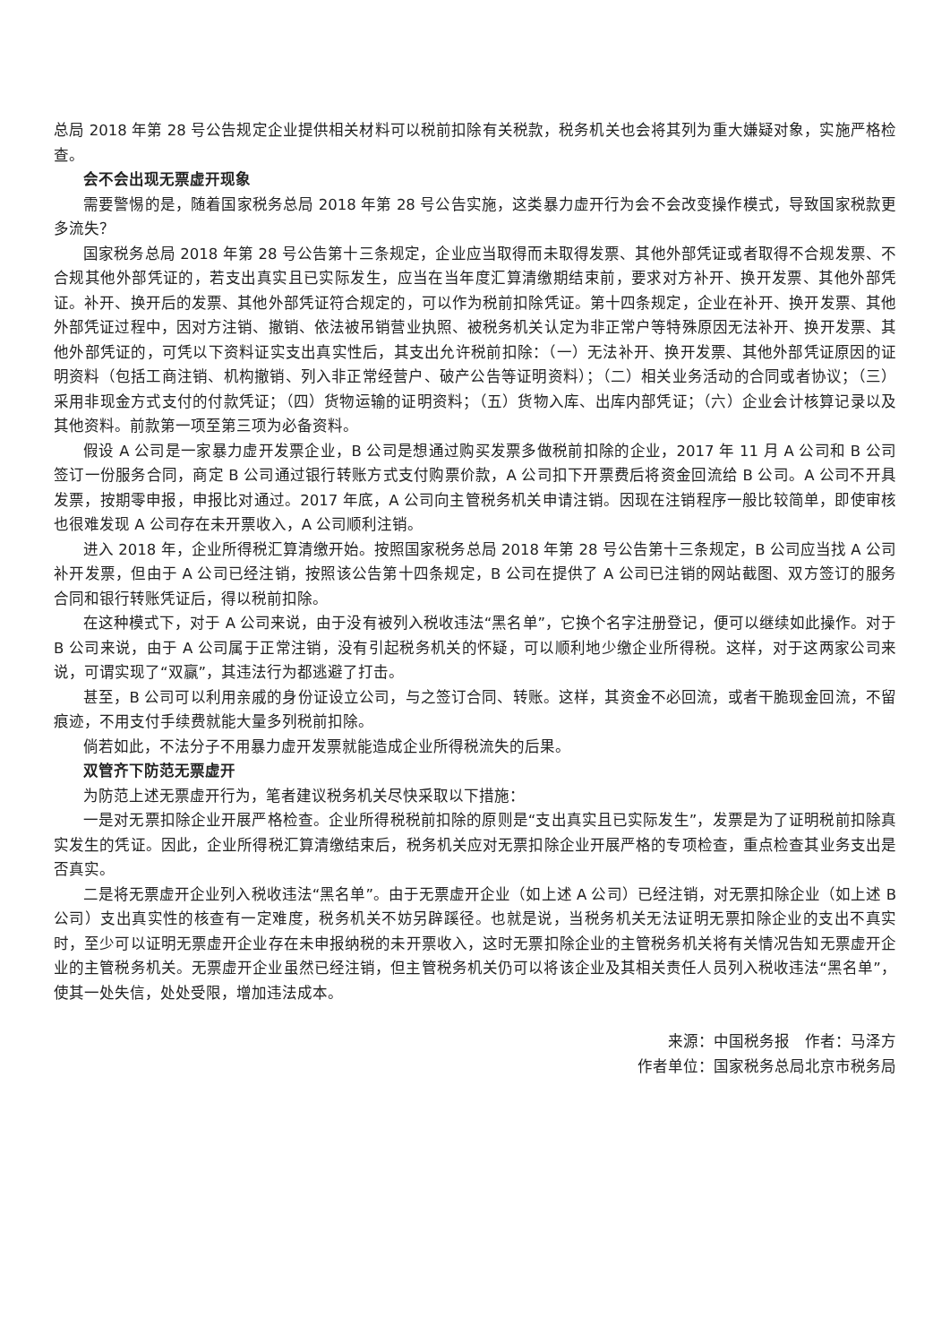总局 2018 年第 28 号公告规定企业提供相关材料可以税前扣除有关税款，税务机关也会将其列为重大嫌疑对象，实施严格检查。
会不会出现无票虚开现象
需要警惕的是，随着国家税务总局 2018 年第 28 号公告实施，这类暴力虚开行为会不会改变操作模式，导致国家税款更多流失？
国家税务总局 2018 年第 28 号公告第十三条规定，企业应当取得而未取得发票、其他外部凭证或者取得不合规发票、不合规其他外部凭证的，若支出真实且已实际发生，应当在当年度汇算清缴期结束前，要求对方补开、换开发票、其他外部凭证。补开、换开后的发票、其他外部凭证符合规定的，可以作为税前扣除凭证。第十四条规定，企业在补开、换开发票、其他外部凭证过程中，因对方注销、撤销、依法被吊销营业执照、被税务机关认定为非正常户等特殊原因无法补开、换开发票、其他外部凭证的，可凭以下资料证实支出真实性后，其支出允许税前扣除：（一）无法补开、换开发票、其他外部凭证原因的证明资料（包括工商注销、机构撤销、列入非正常经营户、破产公告等证明资料）；（二）相关业务活动的合同或者协议；（三）采用非现金方式支付的付款凭证；（四）货物运输的证明资料；（五）货物入库、出库内部凭证；（六）企业会计核算记录以及其他资料。前款第一项至第三项为必备资料。
假设 A 公司是一家暴力虚开发票企业，B 公司是想通过购买发票多做税前扣除的企业，2017 年 11 月 A 公司和 B 公司签订一份服务合同，商定 B 公司通过银行转账方式支付购票价款，A 公司扣下开票费后将资金回流给 B 公司。A 公司不开具发票，按期零申报，申报比对通过。2017 年底，A 公司向主管税务机关申请注销。因现在注销程序一般比较简单，即使审核也很难发现 A 公司存在未开票收入，A 公司顺利注销。
进入 2018 年，企业所得税汇算清缴开始。按照国家税务总局 2018 年第 28 号公告第十三条规定，B 公司应当找 A 公司补开发票，但由于 A 公司已经注销，按照该公告第十四条规定，B 公司在提供了 A 公司已注销的网站截图、双方签订的服务合同和银行转账凭证后，得以税前扣除。
在这种模式下，对于 A 公司来说，由于没有被列入税收违法“黑名单”，它换个名字注册登记，便可以继续如此操作。对于 B 公司来说，由于 A 公司属于正常注销，没有引起税务机关的怀疑，可以顺利地少缴企业所得税。这样，对于这两家公司来说，可谓实现了“双赢”，其违法行为都逃避了打击。
甚至，B 公司可以利用亲戚的身份证设立公司，与之签订合同、转账。这样，其资金不必回流，或者干脆现金回流，不留痕迹，不用支付手续费就能大量多列税前扣除。
倘若如此，不法分子不用暴力虚开发票就能造成企业所得税流失的后果。
双管齐下防范无票虚开
为防范上述无票虚开行为，笔者建议税务机关尽快采取以下措施：
一是对无票扣除企业开展严格检查。企业所得税税前扣除的原则是“支出真实且已实际发生”，发票是为了证明税前扣除真实发生的凭证。因此，企业所得税汇算清缴结束后，税务机关应对无票扣除企业开展严格的专项检查，重点检查其业务支出是否真实。
二是将无票虚开企业列入税收违法“黑名单”。由于无票虚开企业（如上述 A 公司）已经注销，对无票扣除企业（如上述 B 公司）支出真实性的核查有一定难度，税务机关不妨另辟蹊径。也就是说，当税务机关无法证明无票扣除企业的支出不真实时，至少可以证明无票虚开企业存在未申报纳税的未开票收入，这时无票扣除企业的主管税务机关将有关情况告知无票虚开企业的主管税务机关。无票虚开企业虽然已经注销，但主管税务机关仍可以将该企业及其相关责任人员列入税收违法“黑名单”，使其一处失信，处处受限，增加违法成本。
来源：中国税务报　作者：马泽方
作者单位：国家税务总局北京市税务局